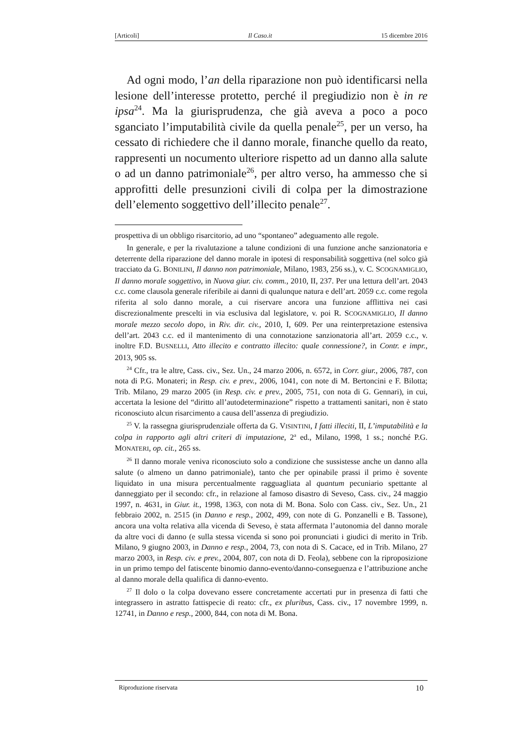[Articoli] Il Caso.it 15 dicembre 2016
Ad ogni modo, l’an della riparazione non può identificarsi nella lesione dell’interesse protetto, perché il pregiudizio non è in re ipsa<sup>24</sup>. Ma la giurisprudenza, che già aveva a poco a poco sganciato l’imputabilità civile da quella penale<sup>25</sup>, per un verso, ha cessato di richiedere che il danno morale, finanche quello da reato, rappresenti un nocumento ulteriore rispetto ad un danno alla salute o ad un danno patrimoniale<sup>26</sup>, per altro verso, ha ammesso che si approfitti delle presunzioni civili di colpa per la dimostrazione dell’elemento soggettivo dell’illecito penale<sup>27</sup>.
prospettiva di un obbligo risarcitorio, ad uno “spontaneo” adeguamento alle regole.
In generale, e per la rivalutazione a talune condizioni di una funzione anche sanzionatoria e deterrente della riparazione del danno morale in ipotesi di responsabilità soggettiva (nel solco già tracciato da G. BONILINI, Il danno non patrimoniale, Milano, 1983, 256 ss.), v. C. SCOGNAMIGLIO, Il danno morale soggettivo, in Nuova giur. civ. comm., 2010, II, 237. Per una lettura dell’art. 2043 c.c. come clausola generale riferibile ai danni di qualunque natura e dell’art. 2059 c.c. come regola riferita al solo danno morale, a cui riservare ancora una funzione afflittiva nei casi discrezionalmente prescelti in via esclusiva dal legislatore, v. poi R. SCOGNAMIGLIO, Il danno morale mezzo secolo dopo, in Riv. dir. civ., 2010, I, 609. Per una reinterpretazione estensiva dell’art. 2043 c.c. ed il mantenimento di una connotazione sanzionatoria all’art. 2059 c.c., v. inoltre F.D. BUSNELLI, Atto illecito e contratto illecito: quale connessione?, in Contr. e impr., 2013, 905 ss.
<sup>24</sup> Cfr., tra le altre, Cass. civ., Sez. Un., 24 marzo 2006, n. 6572, in Corr. giur., 2006, 787, con nota di P.G. Monateri; in Resp. civ. e prev., 2006, 1041, con note di M. Bertoncini e F. Bilotta; Trib. Milano, 29 marzo 2005 (in Resp. civ. e prev., 2005, 751, con nota di G. Gennari), in cui, accertata la lesione del “diritto all’autodeterminazione” rispetto a trattamenti sanitari, non è stato riconosciuto alcun risarcimento a causa dell’assenza di pregiudizio.
<sup>25</sup> V. la rassegna giurisprudenziale offerta da G. VISINTINI, I fatti illeciti, II, L’imputabilità e la colpa in rapporto agli altri criteri di imputazione, 2<sup>a</sup> ed., Milano, 1998, 1 ss.; nonché P.G. MONATERI, op. cit., 265 ss.
<sup>26</sup> Il danno morale veniva riconosciuto solo a condizione che sussistesse anche un danno alla salute (o almeno un danno patrimoniale), tanto che per opinabile prassi il primo è sovente liquidato in una misura percentualmente ragguagliata al quantum pecuniario spettante al danneggiato per il secondo: cfr., in relazione al famoso disastro di Seveso, Cass. civ., 24 maggio 1997, n. 4631, in Giur. it., 1998, 1363, con nota di M. Bona. Solo con Cass. civ., Sez. Un., 21 febbraio 2002, n. 2515 (in Danno e resp., 2002, 499, con note di G. Ponzanelli e B. Tassone), ancora una volta relativa alla vicenda di Seveso, è stata affermata l’autonomia del danno morale da altre voci di danno (e sulla stessa vicenda si sono poi pronunciati i giudici di merito in Trib. Milano, 9 giugno 2003, in Danno e resp., 2004, 73, con nota di S. Cacace, ed in Trib. Milano, 27 marzo 2003, in Resp. civ. e prev., 2004, 807, con nota di D. Feola), sebbene con la riproposizione in un primo tempo del fatiscente binomio danno-evento/danno-conseguenza e l’attribuzione anche al danno morale della qualifica di danno-evento.
<sup>27</sup> Il dolo o la colpa dovevano essere concretamente accertati pur in presenza di fatti che integrassero in astratto fattispecie di reato: cfr., ex pluribus, Cass. civ., 17 novembre 1999, n. 12741, in Danno e resp., 2000, 844, con nota di M. Bona.
Riproduzione riservata 10